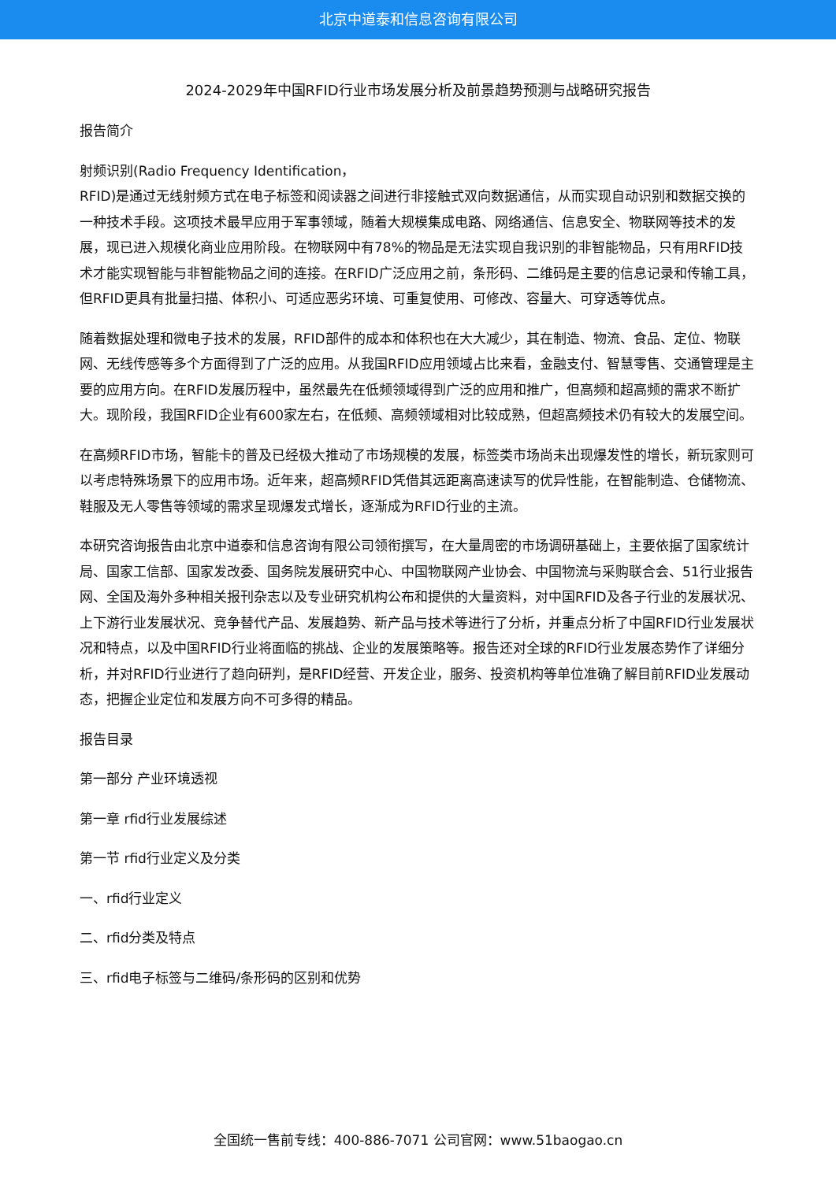北京中道泰和信息咨询有限公司
2024-2029年中国RFID行业市场发展分析及前景趋势预测与战略研究报告
报告简介
射频识别(Radio Frequency Identification，
RFID)是通过无线射频方式在电子标签和阅读器之间进行非接触式双向数据通信，从而实现自动识别和数据交换的一种技术手段。这项技术最早应用于军事领域，随着大规模集成电路、网络通信、信息安全、物联网等技术的发展，现已进入规模化商业应用阶段。在物联网中有78%的物品是无法实现自我识别的非智能物品，只有用RFID技术才能实现智能与非智能物品之间的连接。在RFID广泛应用之前，条形码、二维码是主要的信息记录和传输工具，但RFID更具有批量扫描、体积小、可适应恶劣环境、可重复使用、可修改、容量大、可穿透等优点。
随着数据处理和微电子技术的发展，RFID部件的成本和体积也在大大减少，其在制造、物流、食品、定位、物联网、无线传感等多个方面得到了广泛的应用。从我国RFID应用领域占比来看，金融支付、智慧零售、交通管理是主要的应用方向。在RFID发展历程中，虽然最先在低频领域得到广泛的应用和推广，但高频和超高频的需求不断扩大。现阶段，我国RFID企业有600家左右，在低频、高频领域相对比较成熟，但超高频技术仍有较大的发展空间。
在高频RFID市场，智能卡的普及已经极大推动了市场规模的发展，标签类市场尚未出现爆发性的增长，新玩家则可以考虑特殊场景下的应用市场。近年来，超高频RFID凭借其远距离高速读写的优异性能，在智能制造、仓储物流、鞋服及无人零售等领域的需求呈现爆发式增长，逐渐成为RFID行业的主流。
本研究咨询报告由北京中道泰和信息咨询有限公司领衔撰写，在大量周密的市场调研基础上，主要依据了国家统计局、国家工信部、国家发改委、国务院发展研究中心、中国物联网产业协会、中国物流与采购联合会、51行业报告网、全国及海外多种相关报刊杂志以及专业研究机构公布和提供的大量资料，对中国RFID及各子行业的发展状况、上下游行业发展状况、竞争替代产品、发展趋势、新产品与技术等进行了分析，并重点分析了中国RFID行业发展状况和特点，以及中国RFID行业将面临的挑战、企业的发展策略等。报告还对全球的RFID行业发展态势作了详细分析，并对RFID行业进行了趋向研判，是RFID经营、开发企业，服务、投资机构等单位准确了解目前RFID业发展动态，把握企业定位和发展方向不可多得的精品。
报告目录
第一部分 产业环境透视
第一章 rfid行业发展综述
第一节 rfid行业定义及分类
一、rfid行业定义
二、rfid分类及特点
三、rfid电子标签与二维码/条形码的区别和优势
全国统一售前专线：400-886-7071 公司官网：www.51baogao.cn